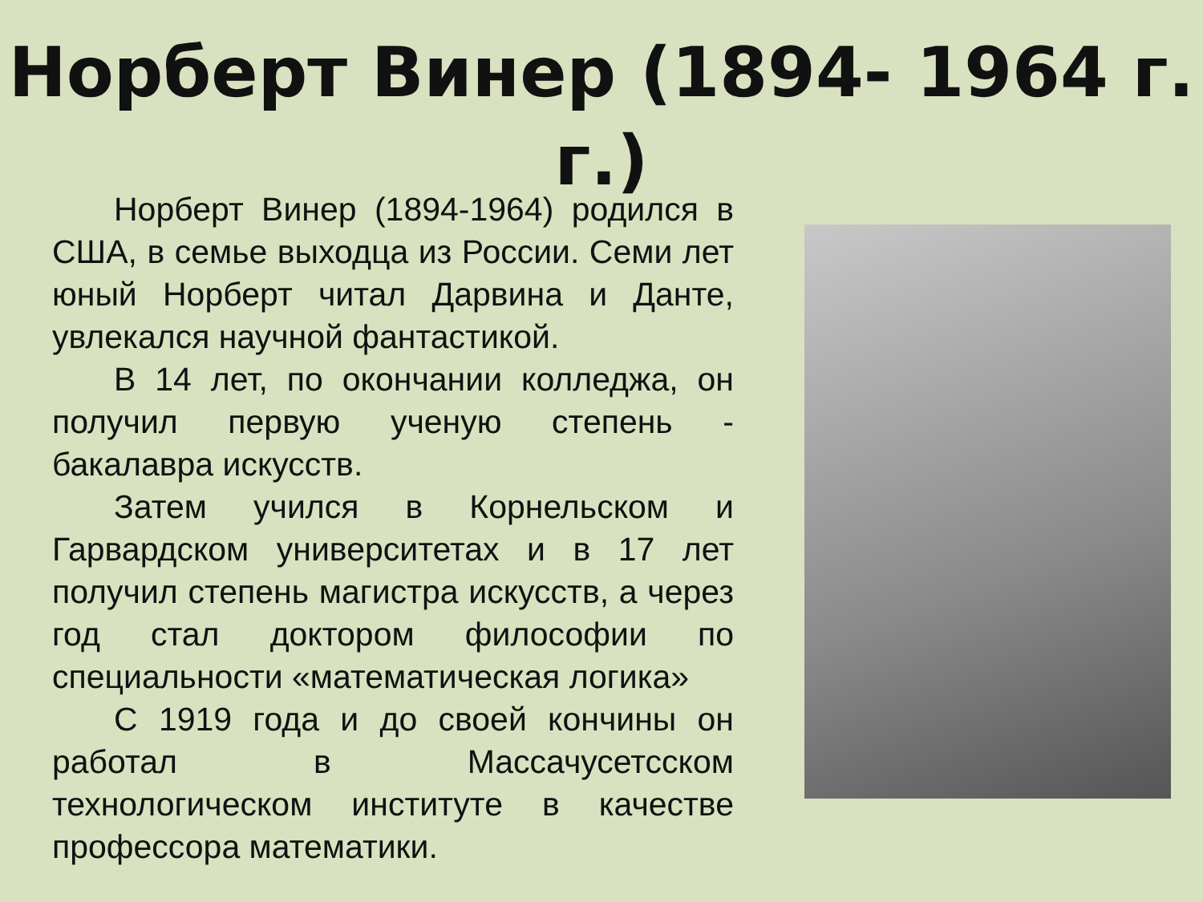Норберт Винер (1894- 1964 г. г.)
Норберт Винер (1894-1964) родился в США, в семье выходца из России. Семи лет юный Норберт читал Дарвина и Данте, увлекался научной фантастикой.
В 14 лет, по окончании колледжа, он получил первую ученую степень - бакалавра искусств.
Затем учился в Корнельском и Гарвардском университетах и в 17 лет получил степень магистра искусств, а через год стал доктором философии по специальности «математическая логика»
С 1919 года и до своей кончины он работал в Массачусетсском технологическом институте в качестве профессора математики.